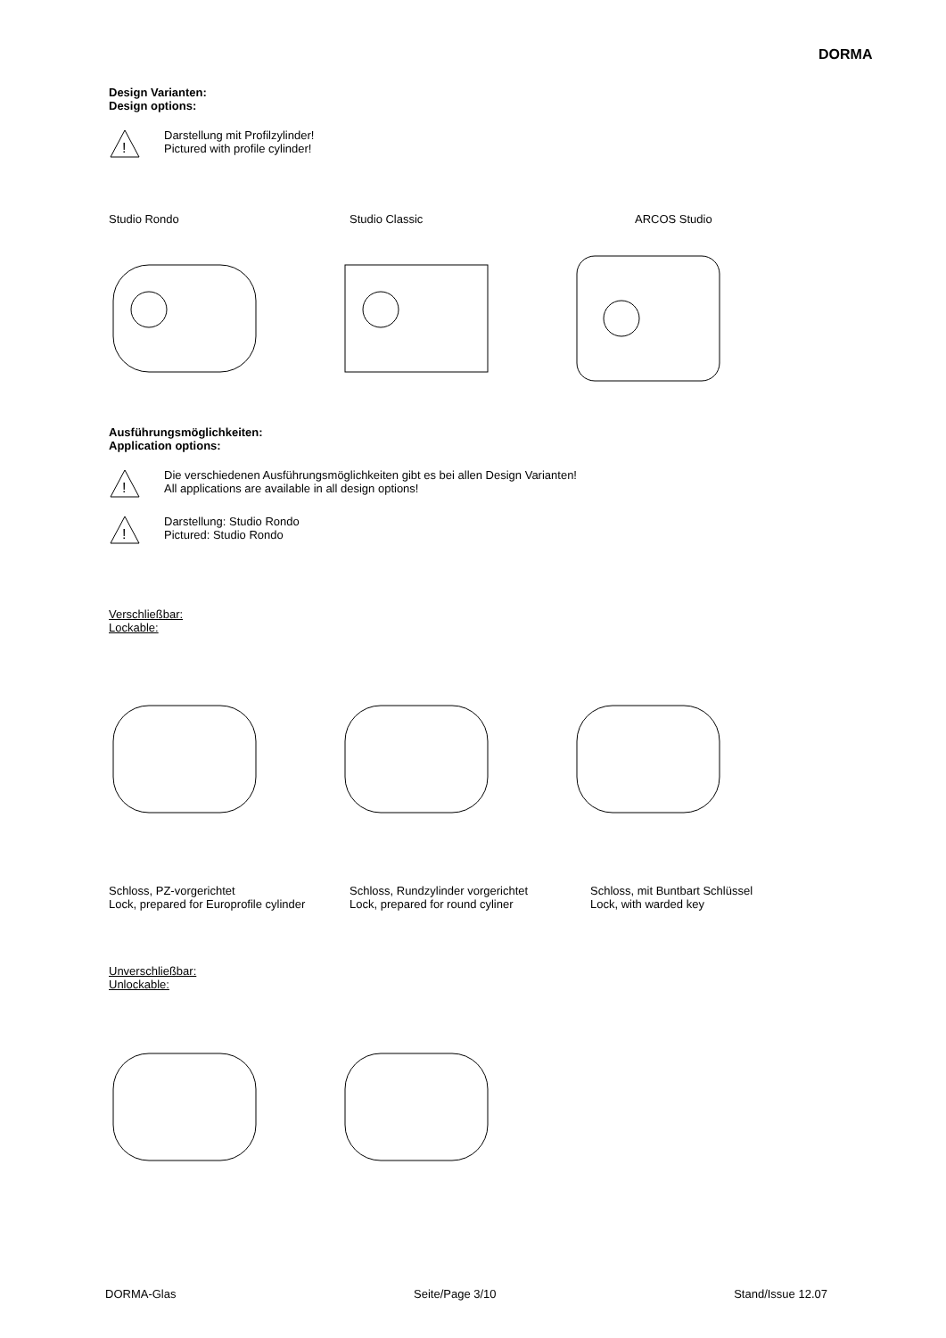DORMA
Design Varianten:
Design options:
!
Darstellung mit Profilzylinder!
Pictured with profile cylinder!
Studio Rondo Studio Classic ARCOS Studio
Ausführungsmöglichkeiten:
Application options:
!
Die verschiedenen Ausführungsmöglichkeiten gibt es bei allen Design Varianten!
All applications are available in all design options!
!
Darstellung: Studio Rondo
Pictured: Studio Rondo
Verschließbar:
Lockable:
Schloss, PZ-vorgerichtet
Lock, prepared for Europrofile cylinder
Schloss, Rundzylinder vorgerichtet
Lock, prepared for round cyliner
Schloss, mit Buntbart Schlüssel
Lock, with warded key
Unverschließbar:
Unlockable:
DORMA-Glas Seite/Page 3/10 Stand/Issue 12.07